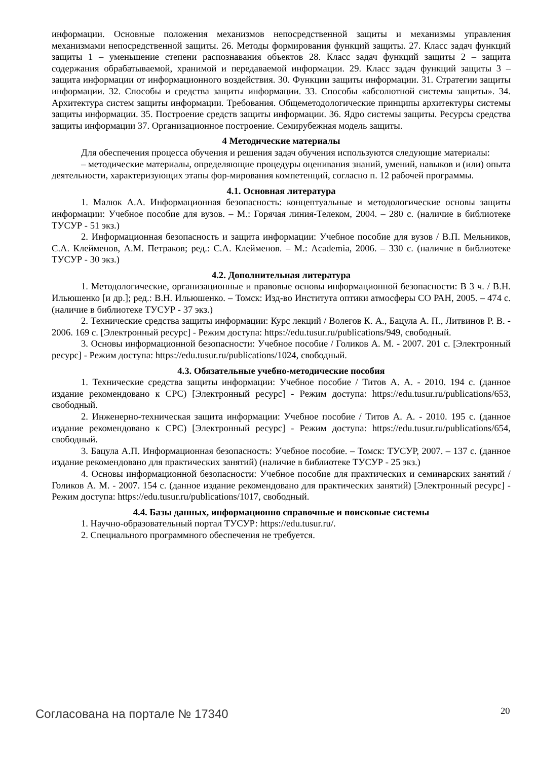информации. Основные положения механизмов непосредственной защиты и механизмы управления механизмами непосредственной защиты. 26. Методы формирования функций защиты. 27. Класс задач функций защиты 1 – уменьшение степени распознавания объектов 28. Класс задач функций защиты 2 – защита содержания обрабатываемой, хранимой и передаваемой информации. 29. Класс задач функций защиты 3 – защита информации от информационного воздействия. 30. Функции защиты информации. 31. Стратегии защиты информации. 32. Способы и средства защиты информации. 33. Способы «абсолютной системы защиты». 34. Архитектура систем защиты информации. Требования. Общеметодологические принципы архитектуры системы защиты информации. 35. Построение средств защиты информации. 36. Ядро системы защиты. Ресурсы средства защиты информации 37. Организационное построение. Семирубежная модель защиты.
4 Методические материалы
Для обеспечения процесса обучения и решения задач обучения используются следующие материалы:
– методические материалы, определяющие процедуры оценивания знаний, умений, навыков и (или) опыта деятельности, характеризующих этапы фор-мирования компетенций, согласно п. 12 рабочей программы.
4.1. Основная литература
1. Малюк А.А. Информационная безопасность: концептуальные и методологические основы защиты информации: Учебное пособие для вузов. – М.: Горячая линия-Телеком, 2004. – 280 с. (наличие в библиотеке ТУСУР - 51 экз.)
2. Информационная безопасность и защита информации: Учебное пособие для вузов / В.П. Мельников, С.А. Клейменов, А.М. Петраков; ред.: С.А. Клейменов. – М.: Academia, 2006. – 330 с. (наличие в библиотеке ТУСУР - 30 экз.)
4.2. Дополнительная литература
1. Методологические, организационные и правовые основы информационной безопасности: В 3 ч. / В.Н. Ильюшенко [и др.]; ред.: В.Н. Ильюшенко. – Томск: Изд-во Института оптики атмосферы СО РАН, 2005. – 474 с. (наличие в библиотеке ТУСУР - 37 экз.)
2. Технические средства защиты информации: Курс лекций / Волегов К. А., Бацула А. П., Литвинов Р. В. - 2006. 169 с. [Электронный ресурс] - Режим доступа: https://edu.tusur.ru/publications/949, свободный.
3. Основы информационной безопасности: Учебное пособие / Голиков А. М. - 2007. 201 с. [Электронный ресурс] - Режим доступа: https://edu.tusur.ru/publications/1024, свободный.
4.3. Обязательные учебно-методические пособия
1. Технические средства защиты информации: Учебное пособие / Титов А. А. - 2010. 194 с. (данное издание рекомендовано к СРС) [Электронный ресурс] - Режим доступа: https://edu.tusur.ru/publications/653, свободный.
2. Инженерно-техническая защита информации: Учебное пособие / Титов А. А. - 2010. 195 с. (данное издание рекомендовано к СРС) [Электронный ресурс] - Режим доступа: https://edu.tusur.ru/publications/654, свободный.
3. Бацула А.П. Информационная безопасность: Учебное пособие. – Томск: ТУСУР, 2007. – 137 с. (данное издание рекомендовано для практических занятий) (наличие в библиотеке ТУСУР - 25 экз.)
4. Основы информационной безопасности: Учебное пособие для практических и семинарских занятий / Голиков А. М. - 2007. 154 с. (данное издание рекомендовано для практических занятий) [Электронный ресурс] - Режим доступа: https://edu.tusur.ru/publications/1017, свободный.
4.4. Базы данных, информационно справочные и поисковые системы
1. Научно-образовательный портал ТУСУР: https://edu.tusur.ru/.
2. Специального программного обеспечения не требуется.
Согласована на портале № 17340 20